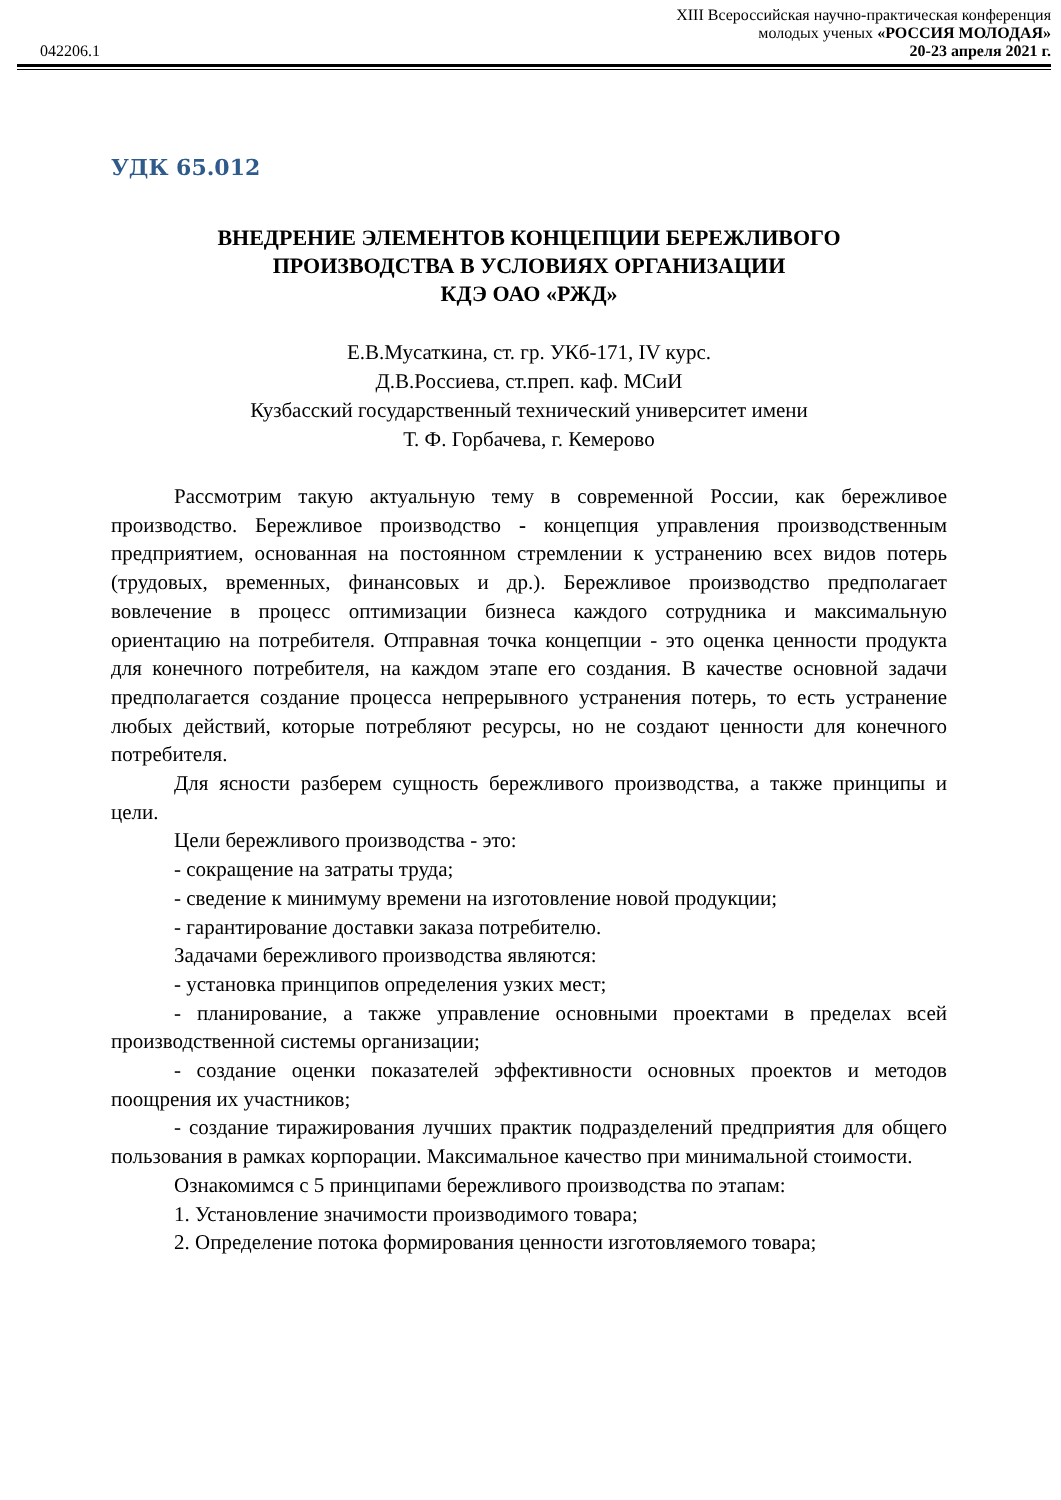XIII Всероссийская научно-практическая конференция
молодых ученых «РОССИЯ МОЛОДАЯ»
042206.1 20-23 апреля 2021 г.
УДК 65.012
ВНЕДРЕНИЕ ЭЛЕМЕНТОВ КОНЦЕПЦИИ БЕРЕЖЛИВОГО
ПРОИЗВОДСТВА В УСЛОВИЯХ ОРГАНИЗАЦИИ
КДЭ ОАО «РЖД»
Е.В.Мусаткина, ст. гр. УКб-171, IV курс.
Д.В.Россиева, ст.преп. каф. МСиИ
Кузбасский государственный технический университет имени
Т. Ф. Горбачева, г. Кемерово
Рассмотрим такую актуальную тему в современной России, как бережливое производство. Бережливое производство - концепция управления производственным предприятием, основанная на постоянном стремлении к устранению всех видов потерь (трудовых, временных, финансовых и др.). Бережливое производство предполагает вовлечение в процесс оптимизации бизнеса каждого сотрудника и максимальную ориентацию на потребителя. Отправная точка концепции - это оценка ценности продукта для конечного потребителя, на каждом этапе его создания. В качестве основной задачи предполагается создание процесса непрерывного устранения потерь, то есть устранение любых действий, которые потребляют ресурсы, но не создают ценности для конечного потребителя.
Для ясности разберем сущность бережливого производства, а также принципы и цели.
Цели бережливого производства - это:
- сокращение на затраты труда;
- сведение к минимуму времени на изготовление новой продукции;
- гарантирование доставки заказа потребителю.
Задачами бережливого производства являются:
- установка принципов определения узких мест;
- планирование, а также управление основными проектами в пределах всей производственной системы организации;
- создание оценки показателей эффективности основных проектов и методов поощрения их участников;
- создание тиражирования лучших практик подразделений предприятия для общего пользования в рамках корпорации. Максимальное качество при минимальной стоимости.
Ознакомимся с 5 принципами бережливого производства по этапам:
1. Установление значимости производимого товара;
2. Определение потока формирования ценности изготовляемого товара;